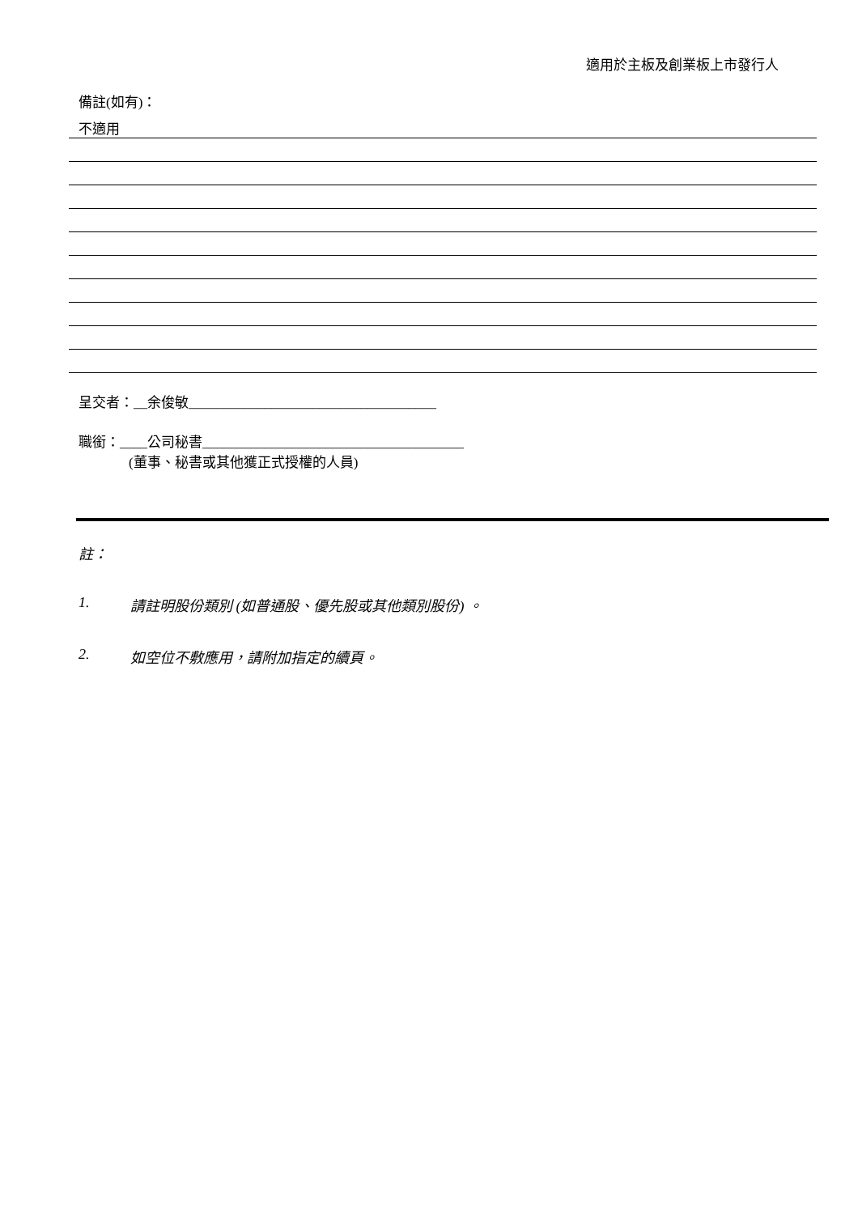適用於主板及創業板上市發行人
備註(如有)：
不適用
呈交者：__余俊敏____________________________________
職銜：____公司秘書______________________________________
(董事、秘書或其他獲正式授權的人員)
註：
1. 請註明股份類別 (如普通股、優先股或其他類別股份) 。
2. 如空位不敷應用，請附加指定的續頁。